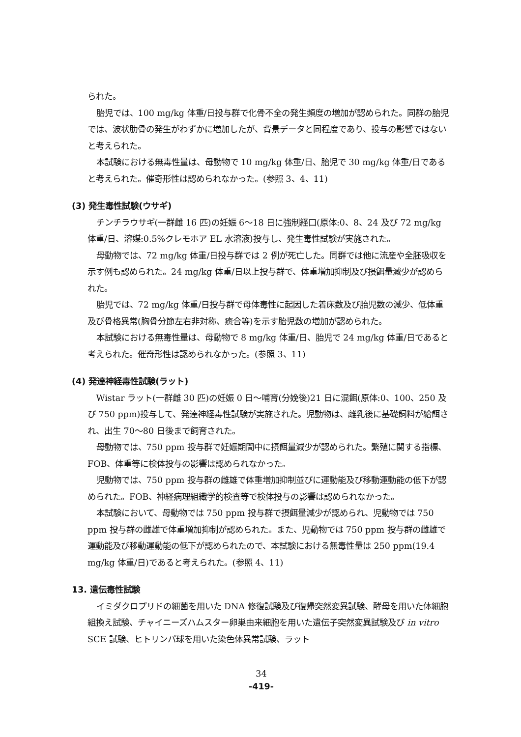られた。
胎児では、100 mg/kg 体重/日投与群で化骨不全の発生頻度の増加が認められた。同群の胎児では、波状肋骨の発生がわずかに増加したが、背景データと同程度であり、投与の影響ではないと考えられた。
本試験における無毒性量は、母動物で 10 mg/kg 体重/日、胎児で 30 mg/kg 体重/日であると考えられた。催奇形性は認められなかった。(参照 3、4、11)
(3) 発生毒性試験(ウサギ)
チンチラウサギ(一群雌 16 匹)の妊娠 6～18 日に強制経口(原体:0、8、24 及び 72 mg/kg 体重/日、溶媒:0.5%クレモホア EL 水溶液)投与し、発生毒性試験が実施された。
母動物では、72 mg/kg 体重/日投与群では 2 例が死亡した。同群では他に流産や全胚吸収を示す例も認められた。24 mg/kg 体重/日以上投与群で、体重増加抑制及び摂餌量減少が認められた。
胎児では、72 mg/kg 体重/日投与群で母体毒性に起因した着床数及び胎児数の減少、低体重及び骨格異常(胸骨分節左右非対称、癒合等)を示す胎児数の増加が認められた。
本試験における無毒性量は、母動物で 8 mg/kg 体重/日、胎児で 24 mg/kg 体重/日であると考えられた。催奇形性は認められなかった。(参照 3、11)
(4) 発達神経毒性試験(ラット)
Wistar ラット(一群雌 30 匹)の妊娠 0 日～哺育(分娩後)21 日に混餌(原体:0、100、250 及び 750 ppm)投与して、発達神経毒性試験が実施された。児動物は、離乳後に基礎飼料が給餌され、出生 70～80 日後まで飼育された。
母動物では、750 ppm 投与群で妊娠期間中に摂餌量減少が認められた。繁殖に関する指標、FOB、体重等に検体投与の影響は認められなかった。
児動物では、750 ppm 投与群の雌雄で体重増加抑制並びに運動能及び移動運動能の低下が認められた。FOB、神経病理組織学的検査等で検体投与の影響は認められなかった。
本試験において、母動物では 750 ppm 投与群で摂餌量減少が認められ、児動物では 750 ppm 投与群の雌雄で体重増加抑制が認められた。また、児動物では 750 ppm 投与群の雌雄で運動能及び移動運動能の低下が認められたので、本試験における無毒性量は 250 ppm(19.4 mg/kg 体重/日)であると考えられた。(参照 4、11)
13. 遺伝毒性試験
イミダクロプリドの細菌を用いた DNA 修復試験及び復帰突然変異試験、酵母を用いた体細胞組換え試験、チャイニーズハムスター卵巣由来細胞を用いた遺伝子突然変異試験及び in vitro SCE 試験、ヒトリンパ球を用いた染色体異常試験、ラット
34
-419-